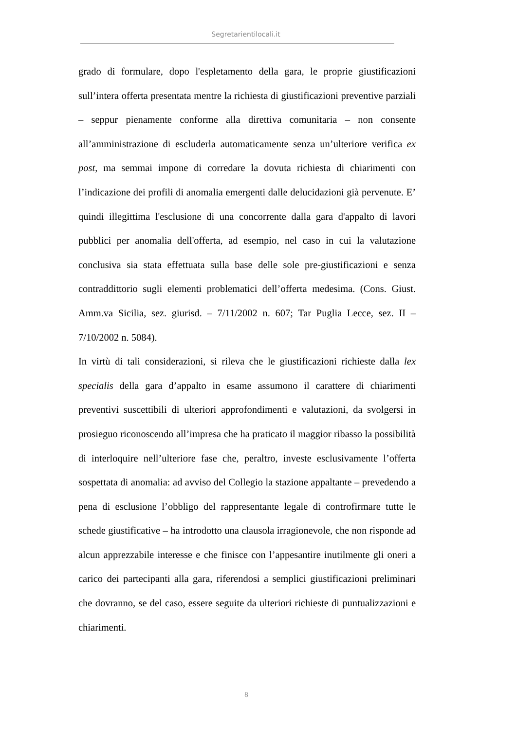Segretarientilocali.it
grado di formulare, dopo l'espletamento della gara, le proprie giustificazioni sull’intera offerta presentata mentre la richiesta di giustificazioni preventive parziali – seppur pienamente conforme alla direttiva comunitaria – non consente all’amministrazione di escluderla automaticamente senza un’ulteriore verifica ex post, ma semmai impone di corredare la dovuta richiesta di chiarimenti con l’indicazione dei profili di anomalia emergenti dalle delucidazioni già pervenute. E’ quindi illegittima l'esclusione di una concorrente dalla gara d'appalto di lavori pubblici per anomalia dell'offerta, ad esempio, nel caso in cui la valutazione conclusiva sia stata effettuata sulla base delle sole pre-giustificazioni e senza contraddittorio sugli elementi problematici dell’offerta medesima. (Cons. Giust. Amm.va Sicilia, sez. giurisd. – 7/11/2002 n. 607; Tar Puglia Lecce, sez. II – 7/10/2002 n. 5084).
In virtù di tali considerazioni, si rileva che le giustificazioni richieste dalla lex specialis della gara d’appalto in esame assumono il carattere di chiarimenti preventivi suscettibili di ulteriori approfondimenti e valutazioni, da svolgersi in prosieguo riconoscendo all’impresa che ha praticato il maggior ribasso la possibilità di interloquire nell’ulteriore fase che, peraltro, investe esclusivamente l’offerta sospettata di anomalia: ad avviso del Collegio la stazione appaltante – prevedendo a pena di esclusione l’obbligo del rappresentante legale di controfirmare tutte le schede giustificative – ha introdotto una clausola irragionevole, che non risponde ad alcun apprezzabile interesse e che finisce con l’appesantire inutilmente gli oneri a carico dei partecipanti alla gara, riferendosi a semplici giustificazioni preliminari che dovranno, se del caso, essere seguite da ulteriori richieste di puntualizzazioni e chiarimenti.
8